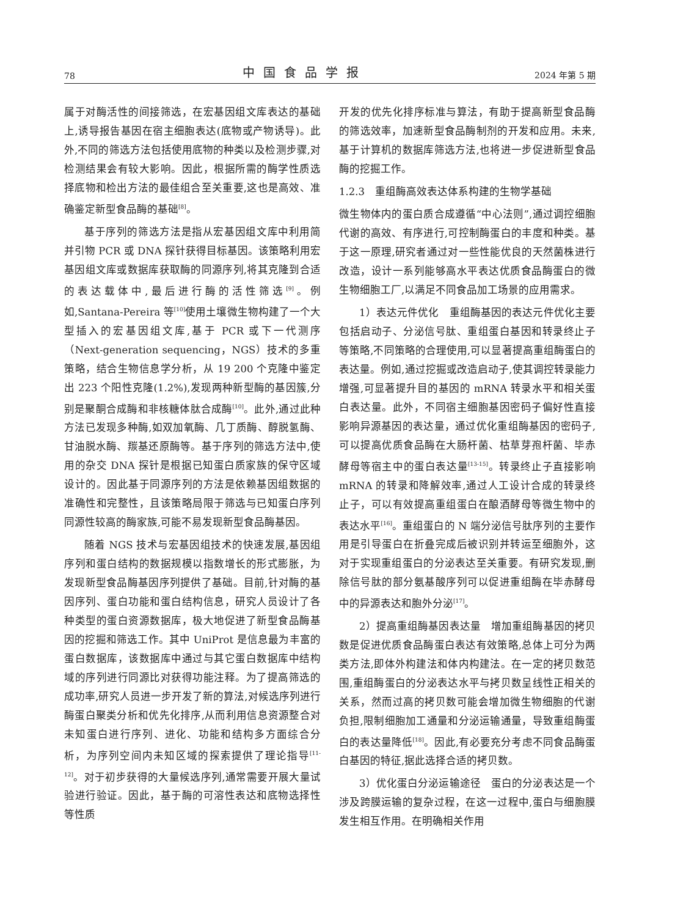78 中国食品学报 2024 年第 5 期
属于对酶活性的间接筛选，在宏基因组文库表达的基础上,诱导报告基因在宿主细胞表达(底物或产物诱导)。此外,不同的筛选方法包括使用底物的种类以及检测步骤,对检测结果会有较大影响。因此，根据所需的酶学性质选择底物和检出方法的最佳组合至关重要,这也是高效、准确鉴定新型食品酶的基础<sup>[8]</sup>。
基于序列的筛选方法是指从宏基因组文库中利用简并引物 PCR 或 DNA 探针获得目标基因。该策略利用宏基因组文库或数据库获取酶的同源序列,将其克隆到合适的表达载体中,最后进行酶的活性筛选<sup>[9]</sup>。例如,Santana-Pereira 等<sup>[10]</sup>使用土壤微生物构建了一个大型插入的宏基因组文库,基于 PCR 或下一代测序（Next-generation sequencing，NGS）技术的多重策略，结合生物信息学分析，从 19 200 个克隆中鉴定出 223 个阳性克隆(1.2%),发现两种新型酶的基因簇,分别是聚酮合成酶和非核糖体肽合成酶<sup>[10]</sup>。此外,通过此种方法已发现多种酶,如双加氧酶、几丁质酶、醇脱氢酶、甘油脱水酶、羰基还原酶等。基于序列的筛选方法中,使用的杂交 DNA 探针是根据已知蛋白质家族的保守区域设计的。因此基于同源序列的方法是依赖基因组数据的准确性和完整性，且该策略局限于筛选与已知蛋白序列同源性较高的酶家族,可能不易发现新型食品酶基因。
随着 NGS 技术与宏基因组技术的快速发展,基因组序列和蛋白结构的数据规模以指数增长的形式膨胀，为发现新型食品酶基因序列提供了基础。目前,针对酶的基因序列、蛋白功能和蛋白结构信息，研究人员设计了各种类型的蛋白资源数据库，极大地促进了新型食品酶基因的挖掘和筛选工作。其中 UniProt 是信息最为丰富的蛋白数据库，该数据库中通过与其它蛋白数据库中结构域的序列进行同源比对获得功能注释。为了提高筛选的成功率,研究人员进一步开发了新的算法,对候选序列进行酶蛋白聚类分析和优先化排序,从而利用信息资源整合对未知蛋白进行序列、进化、功能和结构多方面综合分析，为序列空间内未知区域的探索提供了理论指导<sup>[11-12]</sup>。对于初步获得的大量候选序列,通常需要开展大量试验进行验证。因此，基于酶的可溶性表达和底物选择性等性质
开发的优先化排序标准与算法，有助于提高新型食品酶的筛选效率，加速新型食品酶制剂的开发和应用。未来,基于计算机的数据库筛选方法,也将进一步促进新型食品酶的挖掘工作。
1.2.3　重组酶高效表达体系构建的生物学基础
微生物体内的蛋白质合成遵循“中心法则”,通过调控细胞代谢的高效、有序进行,可控制酶蛋白的丰度和种类。基于这一原理,研究者通过对一些性能优良的天然菌株进行改造，设计一系列能够高水平表达优质食品酶蛋白的微生物细胞工厂,以满足不同食品加工场景的应用需求。
1）表达元件优化　重组酶基因的表达元件优化主要包括启动子、分泌信号肽、重组蛋白基因和转录终止子等策略,不同策略的合理使用,可以显著提高重组酶蛋白的表达量。例如,通过挖掘或改造启动子,使其调控转录能力增强,可显著提升目的基因的 mRNA 转录水平和相关蛋白表达量。此外，不同宿主细胞基因密码子偏好性直接影响异源基因的表达量，通过优化重组酶基因的密码子,可以提高优质食品酶在大肠杆菌、枯草芽孢杆菌、毕赤酵母等宿主中的蛋白表达量<sup>[13-15]</sup>。转录终止子直接影响 mRNA 的转录和降解效率,通过人工设计合成的转录终止子，可以有效提高重组蛋白在酿酒酵母等微生物中的表达水平<sup>[16]</sup>。重组蛋白的 N 端分泌信号肽序列的主要作用是引导蛋白在折叠完成后被识别并转运至细胞外，这对于实现重组蛋白的分泌表达至关重要。有研究发现,删除信号肽的部分氨基酸序列可以促进重组酶在毕赤酵母中的异源表达和胞外分泌<sup>[17]</sup>。
2）提高重组酶基因表达量　增加重组酶基因的拷贝数是促进优质食品酶蛋白表达有效策略,总体上可分为两类方法,即体外构建法和体内构建法。在一定的拷贝数范围,重组酶蛋白的分泌表达水平与拷贝数呈线性正相关的关系，然而过高的拷贝数可能会增加微生物细胞的代谢负担,限制细胞加工通量和分泌运输通量，导致重组酶蛋白的表达量降低<sup>[18]</sup>。因此,有必要充分考虑不同食品酶蛋白基因的特征,据此选择合适的拷贝数。
3）优化蛋白分泌运输途径　蛋白的分泌表达是一个涉及跨膜运输的复杂过程，在这一过程中,蛋白与细胞膜发生相互作用。在明确相关作用